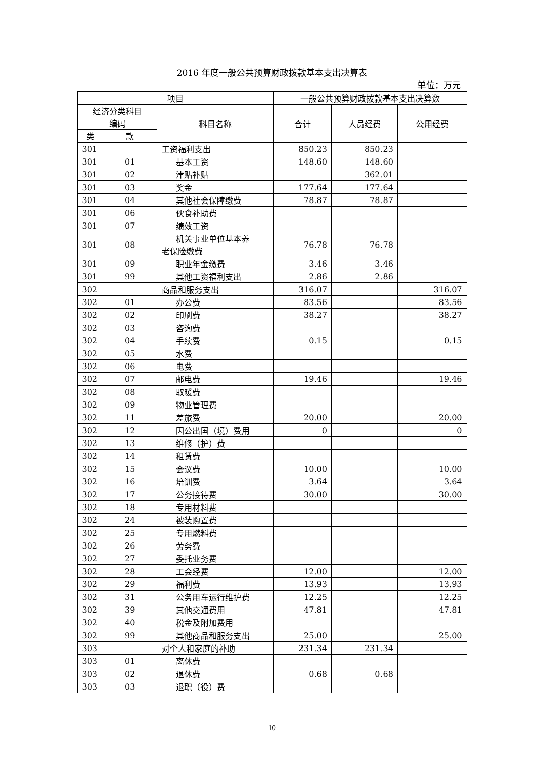2016 年度一般公共预算财政拨款基本支出决算表
单位：万元
| 项目 | | | 一般公共预算财政拨款基本支出决算数 | | |
| --- | --- | --- | --- | --- | --- |
| 经济分类科目 编码 | | 科目名称 | 合计 | 人员经费 | 公用经费 |
| 类 | 款 | | | | |
| 301 | | 工资福利支出 | 850.23 | 850.23 | |
| 301 | 01 | 基本工资 | 148.60 | 148.60 | |
| 301 | 02 | 津贴补贴 | | 362.01 | |
| 301 | 03 | 奖金 | 177.64 | 177.64 | |
| 301 | 04 | 其他社会保障缴费 | 78.87 | 78.87 | |
| 301 | 06 | 伙食补助费 | | | |
| 301 | 07 | 绩效工资 | | | |
| 301 | 08 | 机关事业单位基本养 老保险缴费 | 76.78 | 76.78 | |
| 301 | 09 | 职业年金缴费 | 3.46 | 3.46 | |
| 301 | 99 | 其他工资福利支出 | 2.86 | 2.86 | |
| 302 | | 商品和服务支出 | 316.07 | | 316.07 |
| 302 | 01 | 办公费 | 83.56 | | 83.56 |
| 302 | 02 | 印刷费 | 38.27 | | 38.27 |
| 302 | 03 | 咨询费 | | | |
| 302 | 04 | 手续费 | 0.15 | | 0.15 |
| 302 | 05 | 水费 | | | |
| 302 | 06 | 电费 | | | |
| 302 | 07 | 邮电费 | 19.46 | | 19.46 |
| 302 | 08 | 取暖费 | | | |
| 302 | 09 | 物业管理费 | | | |
| 302 | 11 | 差旅费 | 20.00 | | 20.00 |
| 302 | 12 | 因公出国（境）费用 | 0 | | 0 |
| 302 | 13 | 维修（护）费 | | | |
| 302 | 14 | 租赁费 | | | |
| 302 | 15 | 会议费 | 10.00 | | 10.00 |
| 302 | 16 | 培训费 | 3.64 | | 3.64 |
| 302 | 17 | 公务接待费 | 30.00 | | 30.00 |
| 302 | 18 | 专用材料费 | | | |
| 302 | 24 | 被装购置费 | | | |
| 302 | 25 | 专用燃料费 | | | |
| 302 | 26 | 劳务费 | | | |
| 302 | 27 | 委托业务费 | | | |
| 302 | 28 | 工会经费 | 12.00 | | 12.00 |
| 302 | 29 | 福利费 | 13.93 | | 13.93 |
| 302 | 31 | 公务用车运行维护费 | 12.25 | | 12.25 |
| 302 | 39 | 其他交通费用 | 47.81 | | 47.81 |
| 302 | 40 | 税金及附加费用 | | | |
| 302 | 99 | 其他商品和服务支出 | 25.00 | | 25.00 |
| 303 | | 对个人和家庭的补助 | 231.34 | 231.34 | |
| 303 | 01 | 离休费 | | | |
| 303 | 02 | 退休费 | 0.68 | 0.68 | |
| 303 | 03 | 退职（役）费 | | | |
10